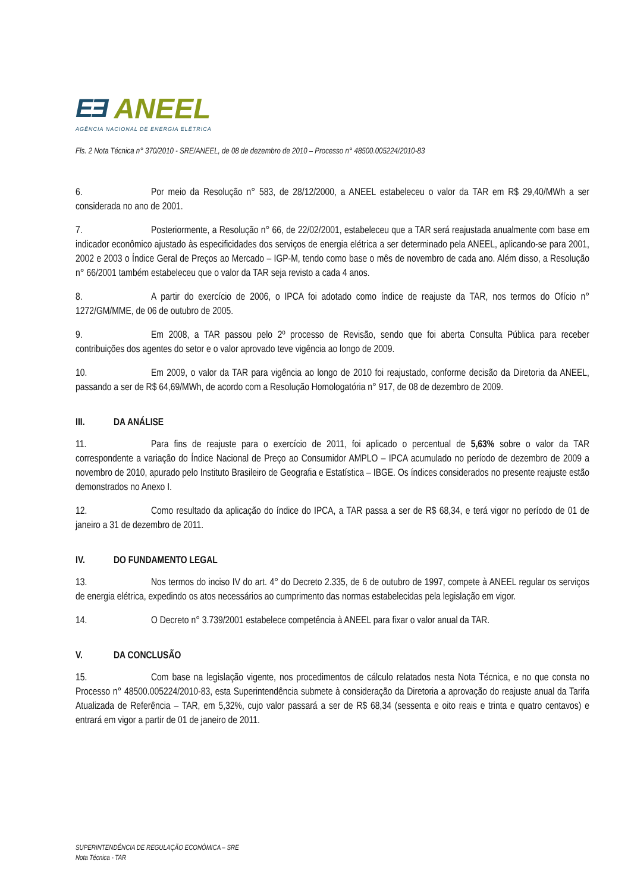EƎ ANEEL
AGÊNCIA NACIONAL DE ENERGIA ELÉTRICA
Fls. 2 Nota Técnica n° 370/2010 - SRE/ANEEL, de 08 de dezembro de 2010 – Processo n° 48500.005224/2010-83
6. Por meio da Resolução n° 583, de 28/12/2000, a ANEEL estabeleceu o valor da TAR em R$ 29,40/MWh a ser considerada no ano de 2001.
7. Posteriormente, a Resolução n° 66, de 22/02/2001, estabeleceu que a TAR será reajustada anualmente com base em indicador econômico ajustado às especificidades dos serviços de energia elétrica a ser determinado pela ANEEL, aplicando-se para 2001, 2002 e 2003 o Índice Geral de Preços ao Mercado – IGP-M, tendo como base o mês de novembro de cada ano. Além disso, a Resolução n° 66/2001 também estabeleceu que o valor da TAR seja revisto a cada 4 anos.
8. A partir do exercício de 2006, o IPCA foi adotado como índice de reajuste da TAR, nos termos do Ofício n° 1272/GM/MME, de 06 de outubro de 2005.
9. Em 2008, a TAR passou pelo 2º processo de Revisão, sendo que foi aberta Consulta Pública para receber contribuições dos agentes do setor e o valor aprovado teve vigência ao longo de 2009.
10. Em 2009, o valor da TAR para vigência ao longo de 2010 foi reajustado, conforme decisão da Diretoria da ANEEL, passando a ser de R$ 64,69/MWh, de acordo com a Resolução Homologatória n° 917, de 08 de dezembro de 2009.
III. DA ANÁLISE
11. Para fins de reajuste para o exercício de 2011, foi aplicado o percentual de 5,63% sobre o valor da TAR correspondente a variação do Índice Nacional de Preço ao Consumidor AMPLO – IPCA acumulado no período de dezembro de 2009 a novembro de 2010, apurado pelo Instituto Brasileiro de Geografia e Estatística – IBGE. Os índices considerados no presente reajuste estão demonstrados no Anexo I.
12. Como resultado da aplicação do índice do IPCA, a TAR passa a ser de R$ 68,34, e terá vigor no período de 01 de janeiro a 31 de dezembro de 2011.
IV. DO FUNDAMENTO LEGAL
13. Nos termos do inciso IV do art. 4° do Decreto 2.335, de 6 de outubro de 1997, compete à ANEEL regular os serviços de energia elétrica, expedindo os atos necessários ao cumprimento das normas estabelecidas pela legislação em vigor.
14. O Decreto n° 3.739/2001 estabelece competência à ANEEL para fixar o valor anual da TAR.
V. DA CONCLUSÃO
15. Com base na legislação vigente, nos procedimentos de cálculo relatados nesta Nota Técnica, e no que consta no Processo n° 48500.005224/2010-83, esta Superintendência submete à consideração da Diretoria a aprovação do reajuste anual da Tarifa Atualizada de Referência – TAR, em 5,32%, cujo valor passará a ser de R$ 68,34 (sessenta e oito reais e trinta e quatro centavos) e entrará em vigor a partir de 01 de janeiro de 2011.
SUPERINTENDÊNCIA DE REGULAÇÃO ECONÔMICA – SRE
Nota Técnica - TAR